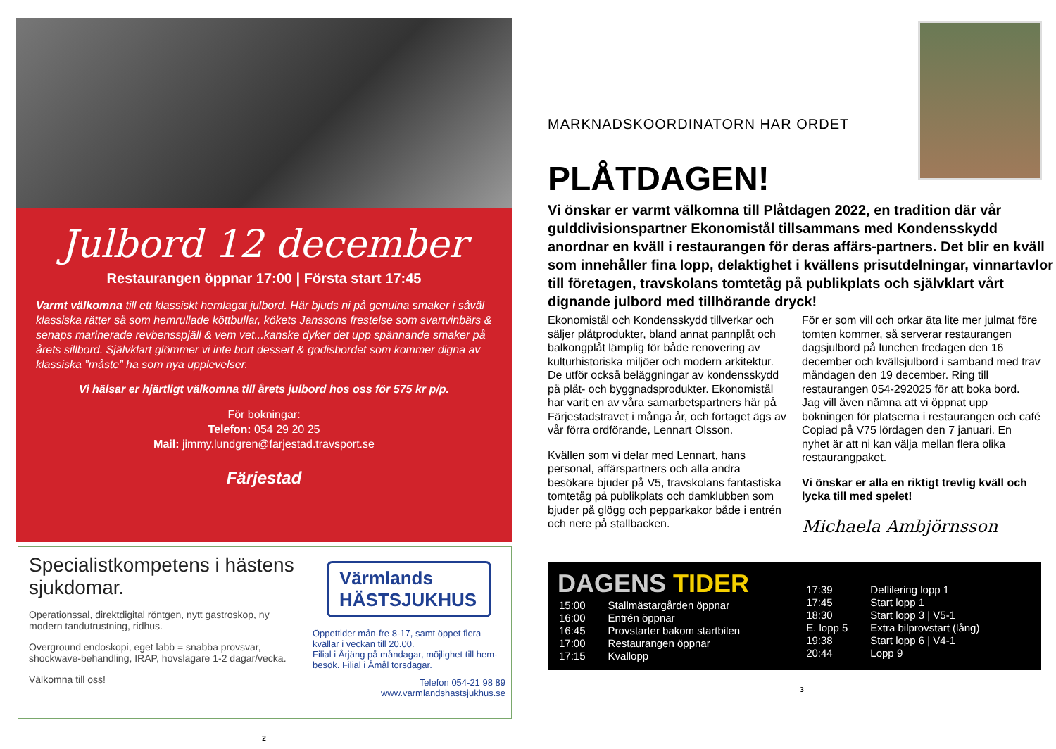Julbord 12 december
Restaurangen öppnar 17:00 | Första start 17:45
Varmt välkomna till ett klassiskt hemlagat julbord. Här bjuds ni på genuina smaker i såväl klassiska rätter så som hemrullade köttbullar, kökets Janssons frestelse som svartvinbärs & senaps marinerade revbensspjäll & vem vet...kanske dyker det upp spännande smaker på årets sillbord. Självklart glömmer vi inte bort dessert & godisbordet som kommer digna av klassiska ”måste” ha som nya upplevelser.
Vi hälsar er hjärtligt välkomna till årets julbord hos oss för 575 kr p/p.
För bokningar:
Telefon: 054 29 20 25
Mail: jimmy.lundgren@farjestad.travsport.se
Färjestad
Specialistkompetens i hästens sjukdomar.
Operationssal, direktdigital röntgen, nytt gastroskop, ny modern tandutrustning, ridhus.
Overground endoskopi, eget labb = snabba provsvar, shockwave-behandling, IRAP, hovslagare 1-2 dagar/vecka.
Välkomna till oss!
Värmlands
HÄSTSJUKHUS
Öppettider mån-fre 8-17, samt öppet flera kvällar i veckan till 20.00.
Filial i Årjäng på måndagar, möjlighet till hem-besök. Filial i Åmål torsdagar.
Telefon 054-21 98 89
www.varmlandshastsjukhus.se
2
MARKNADSKOORDINATORN HAR ORDET
PLÅTDAGEN!
Vi önskar er varmt välkomna till Plåtdagen 2022, en tradition där vår gulddivisionspartner Ekonomistål tillsammans med Kondensskydd anordnar en kväll i restaurangen för deras affärs-partners. Det blir en kväll som innehåller fina lopp, delaktighet i kvällens prisutdelningar, vinnartavlor till företagen, travskolans tomtetåg på publikplats och självklart vårt dignande julbord med tillhörande dryck!
Ekonomistål och Kondensskydd tillverkar och säljer plåtprodukter, bland annat pannplåt och balkongplåt lämplig för både renovering av kulturhistoriska miljöer och modern arkitektur. De utför också beläggningar av kondensskydd på plåt- och byggnadsprodukter. Ekonomistål har varit en av våra samarbetspartners här på Färjestadstravet i många år, och förtaget ägs av vår förra ordförande, Lennart Olsson.
Kvällen som vi delar med Lennart, hans personal, affärspartners och alla andra besökare bjuder på V5, travskolans fantastiska tomtetåg på publikplats och damklubben som bjuder på glögg och pepparkakor både i entrén och nere på stallbacken.
För er som vill och orkar äta lite mer julmat före tomten kommer, så serverar restaurangen dagsjulbord på lunchen fredagen den 16 december och kvällsjulbord i samband med trav måndagen den 19 december. Ring till restaurangen 054-292025 för att boka bord. Jag vill även nämna att vi öppnat upp bokningen för platserna i restaurangen och café Copiad på V75 lördagen den 7 januari. En nyhet är att ni kan välja mellan flera olika restaurangpaket.
Vi önskar er alla en riktigt trevlig kväll och lycka till med spelet!
Michaela Ambjörnsson
DAGENS TIDER
| 15:00 | Stallmästargården öppnar |
| 16:00 | Entrén öppnar |
| 16:45 | Provstarter bakom startbilen |
| 17:00 | Restaurangen öppnar |
| 17:15 | Kvallopp |
| 17:39 | Deflilering lopp 1 |
| 17:45 | Start lopp 1 |
| 18:30 | Start lopp 3 / V5-1 |
| E. lopp 5 | Extra bilprovstart (lång) |
| 19:38 | Start lopp 6 / V4-1 |
| 20:44 | Lopp 9 |
3